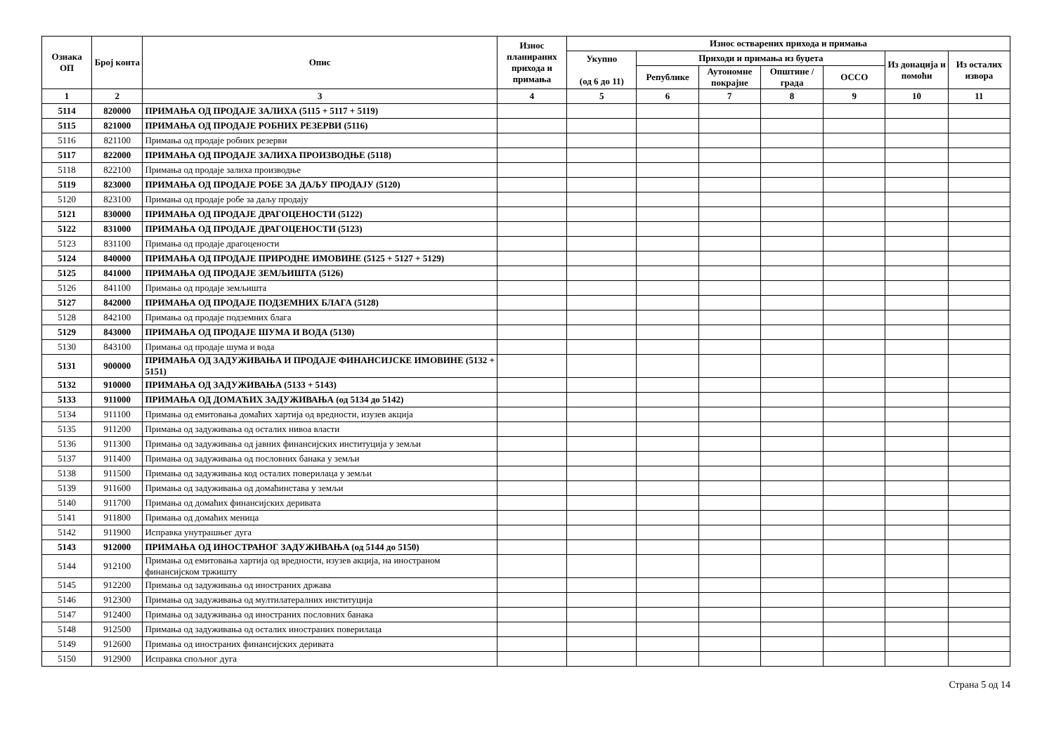| Ознака ОП | Број конта | Опис | Износ планираних прихода и примања | Износ остварених прихода и примања | | | | | | |
| --- | --- | --- | --- | --- | --- | --- | --- | --- | --- | --- |
| | | | | Укупно (од 6 до 11) | Приходи и примања из буџета | | | | Из донација и помоћи | Из осталих извора |
| | | | | | Републике | Аутономне покрајне | Општине / града | ОССО | | |
| 1 | 2 | 3 | 4 | 5 | 6 | 7 | 8 | 9 | 10 | 11 |
| 5114 | 820000 | ПРИМАЊА ОД ПРОДАЈЕ ЗАЛИХА (5115 + 5117 + 5119) | | | | | | | | |
| 5115 | 821000 | ПРИМАЊА ОД ПРОДАЈЕ РОБНИХ РЕЗЕРВИ (5116) | | | | | | | | |
| 5116 | 821100 | Примања од продаје робних резерви | | | | | | | | |
| 5117 | 822000 | ПРИМАЊА ОД ПРОДАЈЕ ЗАЛИХА ПРОИЗВОДЊЕ (5118) | | | | | | | | |
| 5118 | 822100 | Примања од продаје залиха производње | | | | | | | | |
| 5119 | 823000 | ПРИМАЊА ОД ПРОДАЈЕ РОБЕ ЗА ДАЉУ ПРОДАЈУ (5120) | | | | | | | | |
| 5120 | 823100 | Примања од продаје робе за даљу продају | | | | | | | | |
| 5121 | 830000 | ПРИМАЊА ОД ПРОДАЈЕ ДРАГОЦЕНОСТИ (5122) | | | | | | | | |
| 5122 | 831000 | ПРИМАЊА ОД ПРОДАЈЕ ДРАГОЦЕНОСТИ (5123) | | | | | | | | |
| 5123 | 831100 | Примања од продаје драгоцености | | | | | | | | |
| 5124 | 840000 | ПРИМАЊА ОД ПРОДАЈЕ ПРИРОДНЕ ИМОВИНЕ (5125 + 5127 + 5129) | | | | | | | | |
| 5125 | 841000 | ПРИМАЊА ОД ПРОДАЈЕ ЗЕМЉИШТА (5126) | | | | | | | | |
| 5126 | 841100 | Примања од продаје земљишта | | | | | | | | |
| 5127 | 842000 | ПРИМАЊА ОД ПРОДАЈЕ ПОДЗЕМНИХ БЛАГА (5128) | | | | | | | | |
| 5128 | 842100 | Примања од продаје подземних блага | | | | | | | | |
| 5129 | 843000 | ПРИМАЊА ОД ПРОДАЈЕ ШУМА И ВОДА (5130) | | | | | | | | |
| 5130 | 843100 | Примања од продаје шума и вода | | | | | | | | |
| 5131 | 900000 | ПРИМАЊА ОД ЗАДУЖИВАЊА И ПРОДАЈЕ ФИНАНСИЈСКЕ ИМОВИНЕ (5132 + 5151) | | | | | | | | |
| 5132 | 910000 | ПРИМАЊА ОД ЗАДУЖИВАЊА (5133 + 5143) | | | | | | | | |
| 5133 | 911000 | ПРИМАЊА ОД ДОМАЋИХ ЗАДУЖИВАЊА (од 5134 до 5142) | | | | | | | | |
| 5134 | 911100 | Примања од емитовања домаћих хартија од вредности, изузев акција | | | | | | | | |
| 5135 | 911200 | Примања од задуживања од осталих нивоа власти | | | | | | | | |
| 5136 | 911300 | Примања од задуживања од јавних финансијских институција у земљи | | | | | | | | |
| 5137 | 911400 | Примања од задуживања од пословних банака у земљи | | | | | | | | |
| 5138 | 911500 | Примања од задуживања код осталих поверилаца у земљи | | | | | | | | |
| 5139 | 911600 | Примања од задуживања од домаћинстава у земљи | | | | | | | | |
| 5140 | 911700 | Примања од домаћих финансијских деривата | | | | | | | | |
| 5141 | 911800 | Примања од домаћих меница | | | | | | | | |
| 5142 | 911900 | Исправка унутрашњег дуга | | | | | | | | |
| 5143 | 912000 | ПРИМАЊА ОД ИНОСТРАНОГ ЗАДУЖИВАЊА (од 5144 до 5150) | | | | | | | | |
| 5144 | 912100 | Примања од емитовања хартија од вредности, изузев акција, на иностраном финансијском тржишту | | | | | | | | |
| 5145 | 912200 | Примања од задуживања од иностраних држава | | | | | | | | |
| 5146 | 912300 | Примања од задуживања од мултилатералних институција | | | | | | | | |
| 5147 | 912400 | Примања од задуживања од иностраних пословних банака | | | | | | | | |
| 5148 | 912500 | Примања од задуживања од осталих иностраних поверилаца | | | | | | | | |
| 5149 | 912600 | Примања од иностраних финансијских деривата | | | | | | | | |
| 5150 | 912900 | Исправка спољног дуга | | | | | | | | |
Страна 5 од 14